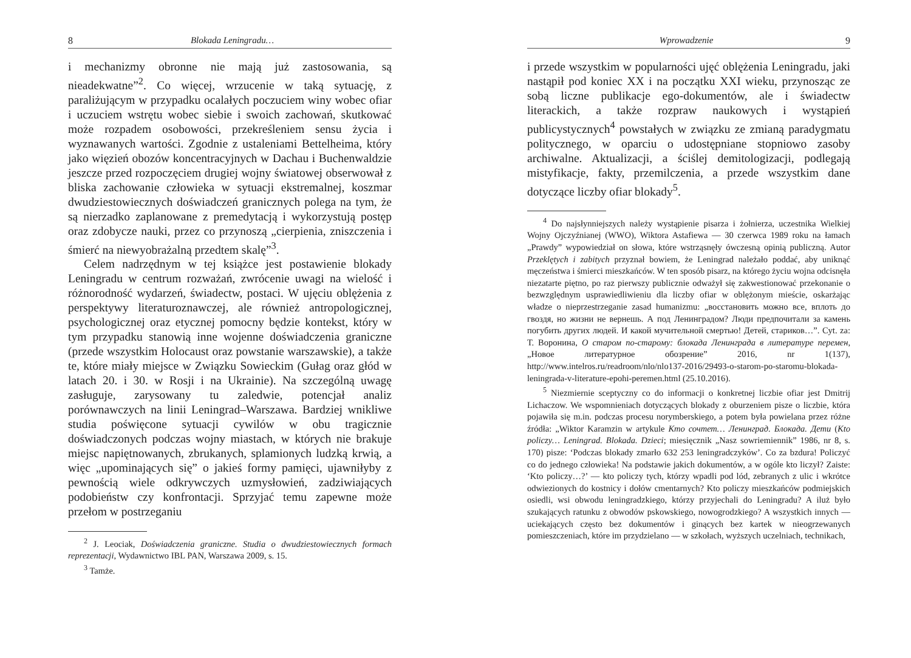8 Blokada Leningradu…
i mechanizmy obronne nie mają już zastosowania, są nieadekwatne”<sup>2</sup>. Co więcej, wrzucenie w taką sytuację, z paraliżującym w przypadku ocalałych poczuciem winy wobec ofiar i uczuciem wstrętu wobec siebie i swoich zachowań, skutkować może rozpadem osobowości, przekreśleniem sensu życia i wyznawanych wartości. Zgodnie z ustaleniami Bettelheima, który jako więzień obozów koncentracyjnych w Dachau i Buchenwaldzie jeszcze przed rozpoczęciem drugiej wojny światowej obserwował z bliska zachowanie człowieka w sytuacji ekstremalnej, koszmar dwudziestowiecznych doświadczeń granicznych polega na tym, że są nierzadko zaplanowane z premedytacją i wykorzystują postęp oraz zdobycze nauki, przez co przynoszą „cierpienia, zniszczenia i śmierć na niewyobrażalną przedtem skalę”<sup>3</sup>.
Celem nadrzędnym w tej książce jest postawienie blokady Leningradu w centrum rozważań, zwrócenie uwagi na wielość i różnorodność wydarzeń, świadectw, postaci. W ujęciu oblężenia z perspektywy literaturoznawczej, ale również antropologicznej, psychologicznej oraz etycznej pomocny będzie kontekst, który w tym przypadku stanowią inne wojenne doświadczenia graniczne (przede wszystkim Holocaust oraz powstanie warszawskie), a także te, które miały miejsce w Związku Sowieckim (Gułag oraz głód w latach 20. i 30. w Rosji i na Ukrainie). Na szczególną uwagę zasługuje, zarysowany tu zaledwie, potencjał analiz porównawczych na linii Leningrad–Warszawa. Bardziej wnikliwe studia poświęcone sytuacji cywilów w obu tragicznie doświadczonych podczas wojny miastach, w których nie brakuje miejsc napiętnowanych, zbrukanych, splamionych ludzką krwią, a więc „upominających się” o jakieś formy pamięci, ujawniłyby z pewnością wiele odkrywczych uzmysłowień, zadziwiających podobieństw czy konfrontacji. Sprzyjać temu zapewne może przełom w postrzeganiu
<sup>2</sup> J. Leociak, Doświadczenia graniczne. Studia o dwudziestowiecznych formach reprezentacji, Wydawnictwo IBL PAN, Warszawa 2009, s. 15.
<sup>3</sup> Tamże.
Wprowadzenie 9
i przede wszystkim w popularności ujęć oblężenia Leningradu, jaki nastąpił pod koniec XX i na początku XXI wieku, przynosząc ze sobą liczne publikacje ego-dokumentów, ale i świadectw literackich, a także rozpraw naukowych i wystąpień publicystycznych<sup>4</sup> powstałych w związku ze zmianą paradygmatu politycznego, w oparciu o udostępniane stopniowo zasoby archiwalne. Aktualizacji, a ściślej demitologizacji, podlegają mistyfikacje, fakty, przemilczenia, a przede wszystkim dane dotyczące liczby ofiar blokady<sup>5</sup>.
<sup>4</sup> Do najsłynniejszych należy wystąpienie pisarza i żołnierza, uczestnika Wielkiej Wojny Ojczyźnianej (WWO), Wiktora Astafiewa — 30 czerwca 1989 roku na łamach „Prawdy” wypowiedział on słowa, które wstrząsnęły ówczesną opinią publiczną. Autor Przeklętych i zabitych przyznał bowiem, że Leningrad należało poddać, aby uniknąć męczeństwa i śmierci mieszkańców. W ten sposób pisarz, na którego życiu wojna odcisnęła niezatarte piętno, po raz pierwszy publicznie odważył się zakwestionować przekonanie o bezwzględnym usprawiedliwieniu dla liczby ofiar w oblężonym mieście, oskarżając władze o nieprzestrzeganie zasad humanizmu: „восстановить можно все, вплоть до гвоздя, но жизни не вернешь. А под Ленинградом? Люди предпочитали за камень погубить других людей. И какой мучительной смертью! Детей, стариков…”. Cyt. za: Т. Воронина, О старом по-старому: блокада Ленинграда в литературе перемен, „Новое литературное обозрение” 2016, nr 1(137), http://www.intelros.ru/readroom/nlo/nlo137-2016/29493-o-starom-po-staromu-blokada-leningrada-v-literature-epohi-peremen.html (25.10.2016).
<sup>5</sup> Niezmiernie sceptyczny co do informacji o konkretnej liczbie ofiar jest Dmitrij Lichaczow. We wspomnieniach dotyczących blokady z oburzeniem pisze o liczbie, która pojawiła się m.in. podczas procesu norymberskiego, a potem była powielana przez różne źródła: „Wiktor Karamzin w artykule Кто сочтет… Ленинград. Блокада. Дети (Kto policzy… Leningrad. Blokada. Dzieci; miesięcznik „Nasz sowriemiennik” 1986, nr 8, s. 170) pisze: ‘Podczas blokady zmarło 632 253 leningradczyków’. Co za bzdura! Policzyć co do jednego człowieka! Na podstawie jakich dokumentów, a w ogóle kto liczył? Zaiste: ‘Kto policzy…?’ — kto policzy tych, którzy wpadli pod lód, zebranych z ulic i wkrótce odwiezionych do kostnicy i dołów cmentarnych? Kto policzy mieszkańców podmiejskich osiedli, wsi obwodu leningradzkiego, którzy przyjechali do Leningradu? A iluż było szukających ratunku z obwodów pskowskiego, nowogrodzkiego? A wszystkich innych — uciekających często bez dokumentów i ginących bez kartek w nieogrzewanych pomieszczeniach, które im przydzielano — w szkołach, wyższych uczelniach, technikach,